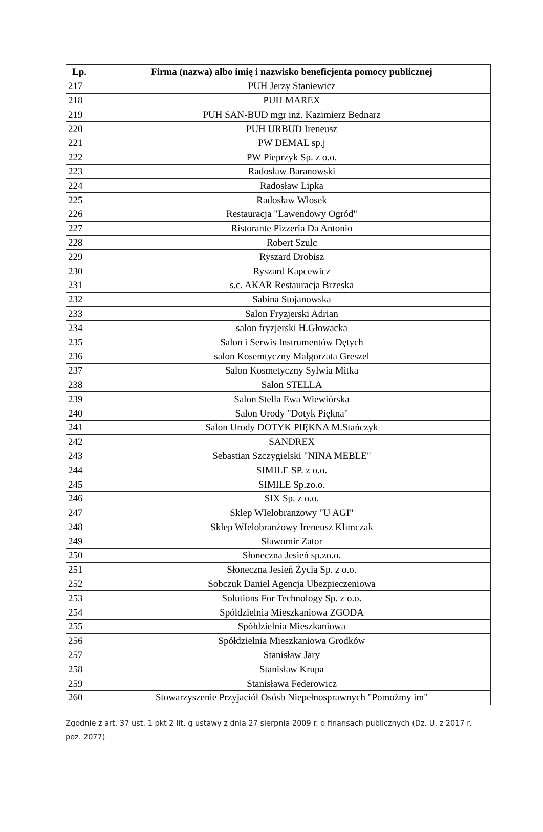| Lp. | Firma (nazwa) albo imię i nazwisko beneficjenta pomocy publicznej |
| --- | --- |
| 217 | PUH Jerzy Staniewicz |
| 218 | PUH MAREX |
| 219 | PUH SAN-BUD mgr inż. Kazimierz Bednarz |
| 220 | PUH URBUD Ireneusz |
| 221 | PW DEMAL sp.j |
| 222 | PW Pieprzyk Sp. z o.o. |
| 223 | Radosław Baranowski |
| 224 | Radosław Lipka |
| 225 | Radosław Włosek |
| 226 | Restauracja "Lawendowy Ogród" |
| 227 | Ristorante Pizzeria Da Antonio |
| 228 | Robert Szulc |
| 229 | Ryszard Drobisz |
| 230 | Ryszard Kapcewicz |
| 231 | s.c. AKAR Restauracja Brzeska |
| 232 | Sabina Stojanowska |
| 233 | Salon Fryzjerski Adrian |
| 234 | salon fryzjerski H.Głowacka |
| 235 | Salon i Serwis Instrumentów Dętych |
| 236 | salon Kosemtyczny Malgorzata Greszel |
| 237 | Salon Kosmetyczny Sylwia Mitka |
| 238 | Salon STELLA |
| 239 | Salon Stella Ewa Wiewiórska |
| 240 | Salon Urody "Dotyk Piękna" |
| 241 | Salon Urody DOTYK PIĘKNA M.Stańczyk |
| 242 | SANDREX |
| 243 | Sebastian Szczygielski "NINA MEBLE" |
| 244 | SIMILE SP. z o.o. |
| 245 | SIMILE Sp.zo.o. |
| 246 | SIX Sp. z o.o. |
| 247 | Sklep WIelobranżowy "U AGI" |
| 248 | Sklep WIelobranżowy Ireneusz Klimczak |
| 249 | Sławomir Zator |
| 250 | Słoneczna Jesień sp.zo.o. |
| 251 | Słoneczna Jesień Życia Sp. z o.o. |
| 252 | Sobczuk Daniel Agencja Ubezpieczeniowa |
| 253 | Solutions For Technology Sp. z o.o. |
| 254 | Spóldzielnia Mieszkaniowa ZGODA |
| 255 | Spółdzielnia Mieszkaniowa |
| 256 | Spółdzielnia Mieszkaniowa Grodków |
| 257 | Stanisław Jary |
| 258 | Stanisław Krupa |
| 259 | Stanisława Federowicz |
| 260 | Stowarzyszenie Przyjaciół Osósb Niepełnosprawnych "Pomożmy im" |
Zgodnie z art. 37 ust. 1 pkt 2 lit. g ustawy z dnia 27 sierpnia 2009 r. o finansach publicznych (Dz. U. z 2017 r. poz. 2077)